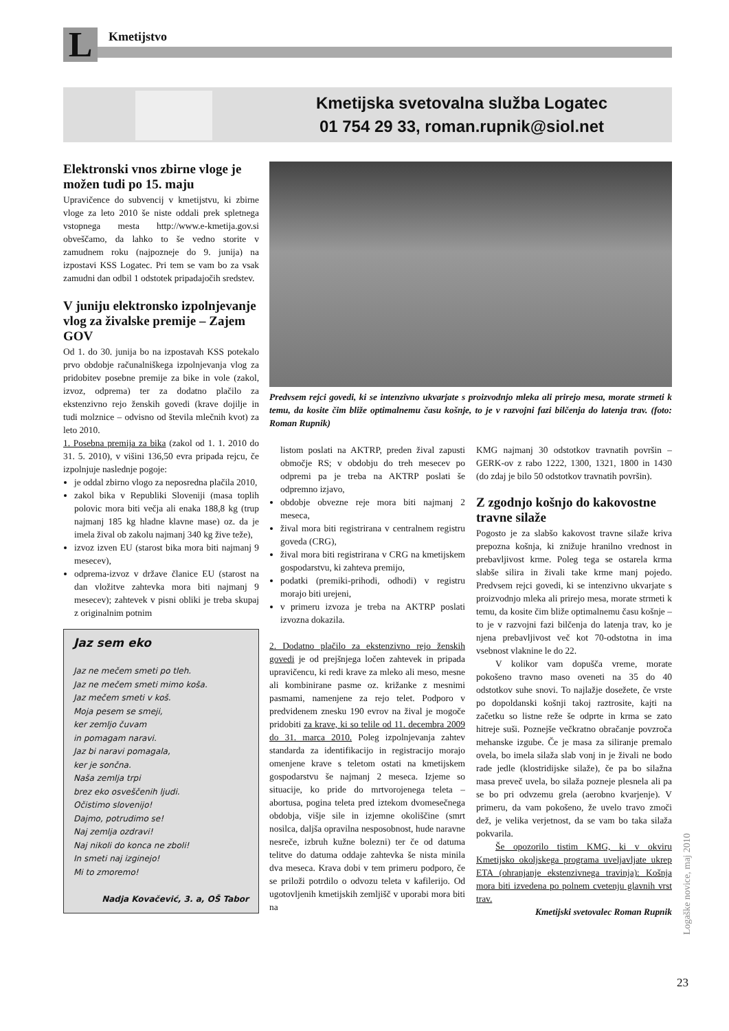L Kmetijstvo
Kmetijska svetovalna služba Logatec
01 754 29 33, roman.rupnik@siol.net
Elektronski vnos zbirne vloge je možen tudi po 15. maju
Upravičence do subvencij v kmetijstvu, ki zbirne vloge za leto 2010 še niste oddali prek spletnega vstopnega mesta http://www.e-kmetija.gov.si obveščamo, da lahko to še vedno storite v zamudnem roku (najpozneje do 9. junija) na izpostavi KSS Logatec. Pri tem se vam bo za vsak zamudni dan odbil 1 odstotek pripadajočih sredstev.
V juniju elektronsko izpolnjevanje vlog za živalske premije – Zajem GOV
Od 1. do 30. junija bo na izpostavah KSS potekalo prvo obdobje računalniškega izpolnjevanja vlog za pridobitev posebne premije za bike in vole (zakol, izvoz, odprema) ter za dodatno plačilo za ekstenzivno rejo ženskih govedi (krave dojilje in tudi molznice – odvisno od števila mlečnih kvot) za leto 2010.
1. Posebna premija za bika (zakol od 1. 1. 2010 do 31. 5. 2010), v višini 136,50 evra pripada rejcu, če izpolnjuje naslednje pogoje:
je oddal zbirno vlogo za neposredna plačila 2010,
zakol bika v Republiki Sloveniji (masa toplih polovic mora biti večja ali enaka 188,8 kg (trup najmanj 185 kg hladne klavne mase) oz. da je imela žival ob zakolu najmanj 340 kg žive teže),
izvoz izven EU (starost bika mora biti najmanj 9 mesecev),
odprema-izvoz v države članice EU (starost na dan vložitve zahtevka mora biti najmanj 9 mesecev); zahtevek v pisni obliki je treba skupaj z originalnim potnim
Jaz sem eko
Jaz ne mečem smeti po tleh.
Jaz ne mečem smeti mimo koša.
Jaz mečem smeti v koš.
Moja pesem se smeji,
ker zemljo čuvam
in pomagam naravi.
Jaz bi naravi pomagala,
ker je sončna.
Naša zemlja trpi
brez eko osveščenih ljudi.
Očistimo slovenijo!
Dajmo, potrudimo se!
Naj zemlja ozdravi!
Naj nikoli do konca ne zboli!
In smeti naj izginejo!
Mi to zmoremo!
Nadja Kovačević, 3. a, OŠ Tabor
Predvsem rejci govedi, ki se intenzivno ukvarjate s proizvodnjo mleka ali prirejo mesa, morate strmeti k temu, da kosite čim bliže optimalnemu času košnje, to je v razvojni fazi bilčenja do latenja trav. (foto: Roman Rupnik)
listom poslati na AKTRP, preden žival zapusti območje RS; v obdobju do treh mesecev po odpremi pa je treba na AKTRP poslati še odpremno izjavo,
obdobje obvezne reje mora biti najmanj 2 meseca,
žival mora biti registrirana v centralnem registru goveda (CRG),
žival mora biti registrirana v CRG na kmetijskem gospodarstvu, ki zahteva premijo,
podatki (premiki-prihodi, odhodi) v registru morajo biti urejeni,
v primeru izvoza je treba na AKTRP poslati izvozna dokazila.
2. Dodatno plačilo za ekstenzivno rejo ženskih govedi je od prejšnjega ločen zahtevek in pripada upravičencu, ki redi krave za mleko ali meso, mesne ali kombinirane pasme oz. križanke z mesnimi pasmami, namenjene za rejo telet. Podporo v predvidenem znesku 190 evrov na žival je mogoče pridobiti za krave, ki so telile od 11. decembra 2009 do 31. marca 2010. Poleg izpolnjevanja zahtev standarda za identifikacijo in registracijo morajo omenjene krave s teletom ostati na kmetijskem gospodarstvu še najmanj 2 meseca. Izjeme so situacije, ko pride do mrtvorojenega teleta – abortusa, pogina teleta pred iztekom dvomesečnega obdobja, višje sile in izjemne okoliščine (smrt nosilca, daljša opravilna nesposobnost, hude naravne nesreče, izbruh kužne bolezni) ter če od datuma telitve do datuma oddaje zahtevka še nista minila dva meseca. Krava dobi v tem primeru podporo, če se priloži potrdilo o odvozu teleta v kafilerijo. Od ugotovljenih kmetijskih zemljišč v uporabi mora biti na
KMG najmanj 30 odstotkov travnatih površin – GERK-ov z rabo 1222, 1300, 1321, 1800 in 1430 (do zdaj je bilo 50 odstotkov travnatih površin).
Z zgodnjo košnjo do kakovostne travne silaže
Pogosto je za slabšo kakovost travne silaže kriva prepozna košnja, ki znižuje hranilno vrednost in prebavljivost krme. Poleg tega se ostarela krma slabše silira in živali take krme manj pojedo. Predvsem rejci govedi, ki se intenzivno ukvarjate s proizvodnjo mleka ali prirejo mesa, morate strmeti k temu, da kosite čim bliže optimalnemu času košnje – to je v razvojni fazi bilčenja do latenja trav, ko je njena prebavljivost več kot 70-odstotna in ima vsebnost vlaknine le do 22.
V kolikor vam dopušča vreme, morate pokošeno travno maso oveneti na 35 do 40 odstotkov suhe snovi. To najlažje dosežete, če vrste po dopoldanski košnji takoj raztrosite, kajti na začetku so listne reže še odprte in krma se zato hitreje suši. Poznejše večkratno obračanje povzroča mehanske izgube. Če je masa za siliranje premalo ovela, bo imela silaža slab vonj in je živali ne bodo rade jedle (klostridijske silaže), če pa bo silažna masa preveč uvela, bo silaža pozneje plesnela ali pa se bo pri odvzemu grela (aerobno kvarjenje). V primeru, da vam pokošeno, že uvelo travo zmoči dež, je velika verjetnost, da se vam bo taka silaža pokvarila.
Še opozorilo tistim KMG, ki v okviru Kmetijsko okoljskega programa uveljavljate ukrep ETA (ohranjanje ekstenzivnega travinja): Košnja mora biti izvedena po polnem cvetenju glavnih vrst trav.
Kmetijski svetovalec Roman Rupnik
Logaške novice, maj 2010
23